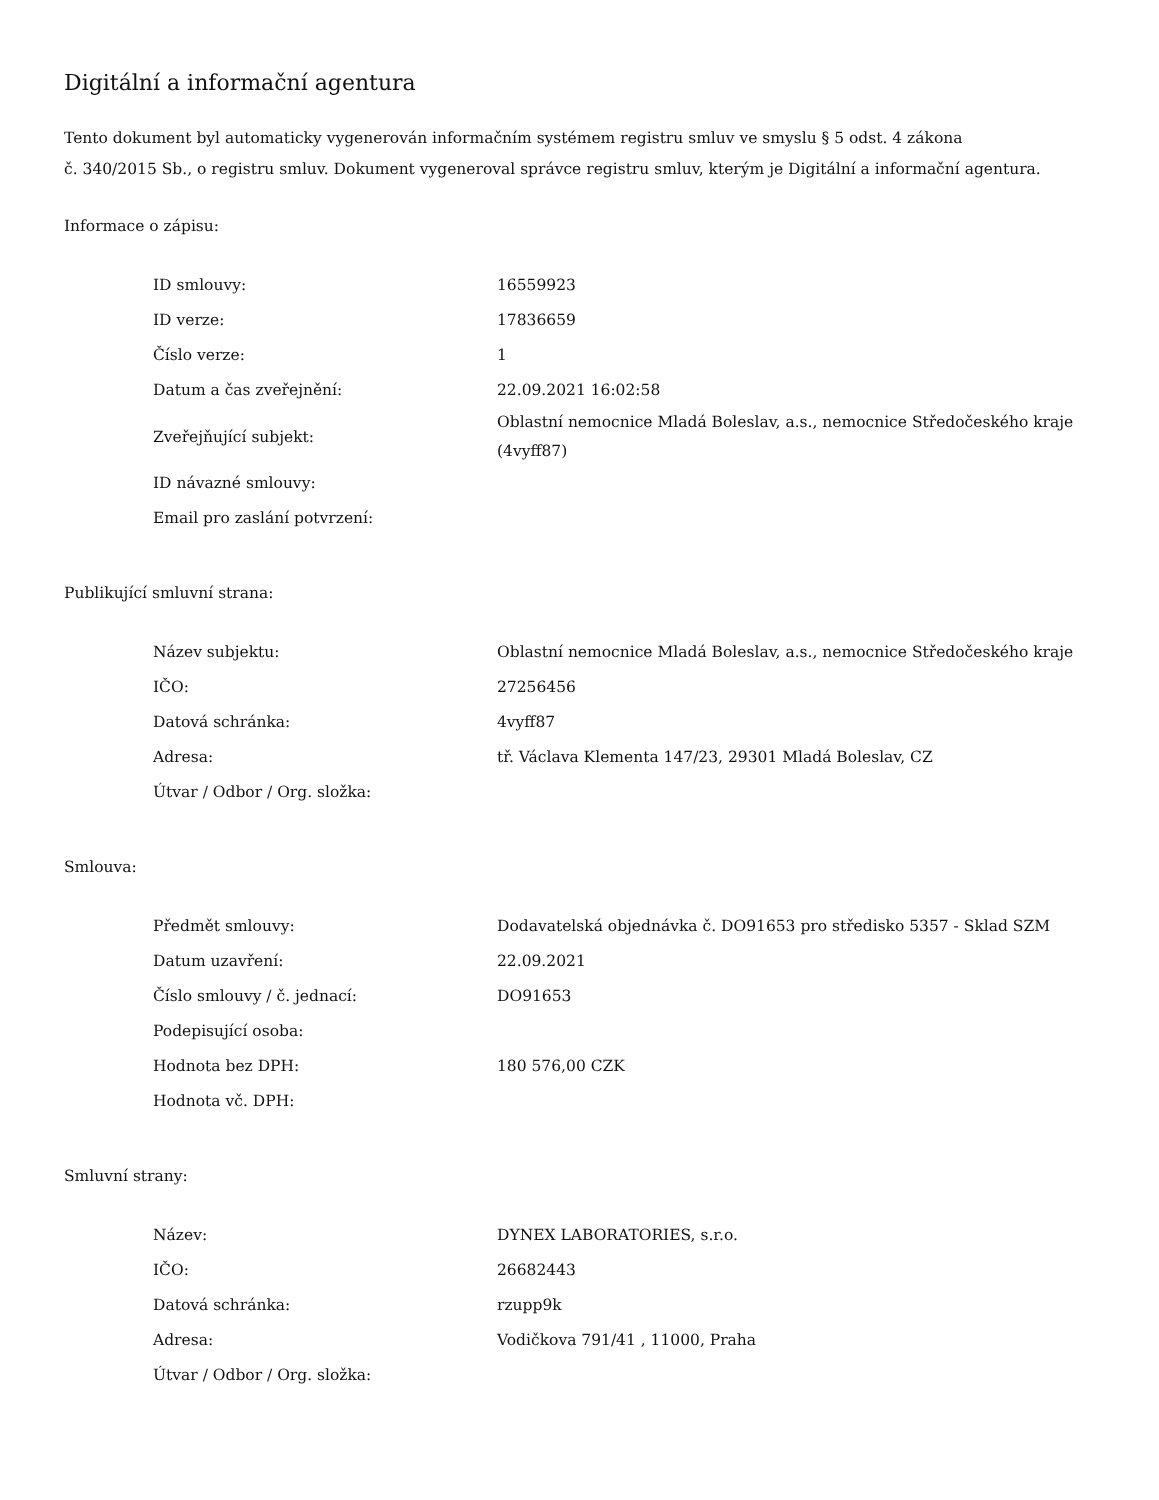Digitální a informační agentura
Tento dokument byl automaticky vygenerován informačním systémem registru smluv ve smyslu § 5 odst. 4 zákona
č. 340/2015 Sb., o registru smluv. Dokument vygeneroval správce registru smluv, kterým je Digitální a informační agentura.
Informace o zápisu:
| ID smlouvy: | 16559923 |
| ID verze: | 17836659 |
| Číslo verze: | 1 |
| Datum a čas zveřejnění: | 22.09.2021 16:02:58 |
| Zveřejňující subjekt: | Oblastní nemocnice Mladá Boleslav, a.s., nemocnice Středočeského kraje (4vyff87) |
| ID návazné smlouvy: | |
| Email pro zaslání potvrzení: | |
Publikující smluvní strana:
| Název subjektu: | Oblastní nemocnice Mladá Boleslav, a.s., nemocnice Středočeského kraje |
| IČO: | 27256456 |
| Datová schránka: | 4vyff87 |
| Adresa: | tř. Václava Klementa 147/23, 29301 Mladá Boleslav, CZ |
| Útvar / Odbor / Org. složka: | |
Smlouva:
| Předmět smlouvy: | Dodavatelská objednávka č. DO91653 pro středisko 5357 - Sklad SZM |
| Datum uzavření: | 22.09.2021 |
| Číslo smlouvy / č. jednací: | DO91653 |
| Podepisující osoba: | |
| Hodnota bez DPH: | 180 576,00 CZK |
| Hodnota vč. DPH: | |
Smluvní strany:
| Název: | DYNEX LABORATORIES, s.r.o. |
| IČO: | 26682443 |
| Datová schránka: | rzupp9k |
| Adresa: | Vodičkova 791/41 , 11000, Praha |
| Útvar / Odbor / Org. složka: | |